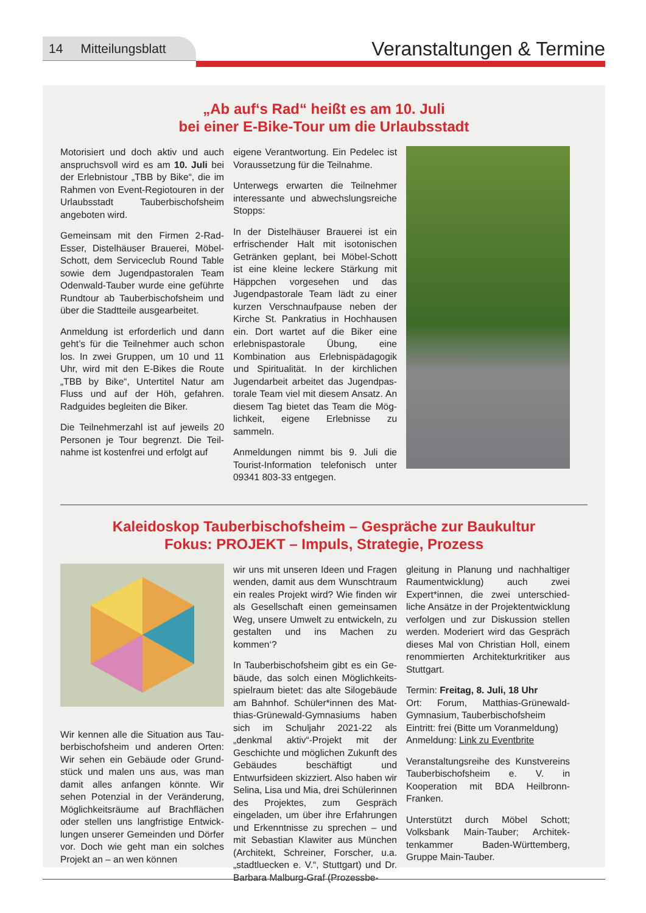14 Mitteilungsblatt
Veranstaltungen & Termine
„Ab auf‘s Rad“ heißt es am 10. Juli
bei einer E-Bike-Tour um die Urlaubsstadt
Motorisiert und doch aktiv und auch anspruchsvoll wird es am 10. Juli bei der Erlebnistour „TBB by Bike“, die im Rahmen von Event-Regiotouren in der Urlaubsstadt Tauberbischofs­heim angeboten wird.
Gemeinsam mit den Firmen 2-Rad-Esser, Distelhäuser Brauerei, Möbel-Schott, dem Serviceclub Round Table sowie dem Jugendpastora­len Team Odenwald-Tauber wurde eine geführte Rundtour ab Tauberbi­schofsheim und über die Stadtteile ausgearbeitet.
Anmeldung ist erforderlich und dann geht’s für die Teilnehmer auch schon los. In zwei Gruppen, um 10 und 11 Uhr, wird mit den E-Bikes die Route „TBB by Bike“, Untertitel Natur am Fluss und auf der Höh, gefahren. Radguides begleiten die Biker.
Die Teilnehmerzahl ist auf jeweils 20 Personen je Tour begrenzt. Die Teil­nahme ist kostenfrei und erfolgt auf
eigene Verantwortung. Ein Pedelec ist Voraussetzung für die Teilnahme.
Unterwegs erwarten die Teilnehmer interessante und abwechslungsreiche Stopps:
In der Distelhäuser Brauerei ist ein erfri­schender Halt mit isotonischen Geträn­ken geplant, bei Möbel-Schott ist eine kleine leckere Stärkung mit Häppchen vorgesehen und das Jugendpastorale Team lädt zu einer kurzen Verschnauf­pause neben der Kirche St. Pankratius in Hochhausen ein. Dort wartet auf die Biker eine erlebnispastorale Übung, eine Kombination aus Erlebnispädago­gik und Spiritualität. In der kirchlichen Jugendarbeit arbeitet das Jugendpas­torale Team viel mit diesem Ansatz. An diesem Tag bietet das Team die Mög­lichkeit, eigene Erlebnisse zu sammeln.
Anmeldungen nimmt bis 9. Juli die Tourist-Information telefonisch unter 09341 803-33 entgegen.
Kaleidoskop Tauberbischofsheim – Gespräche zur Baukultur
Fokus: PROJEKT – Impuls, Strategie, Prozess
Wir kennen alle die Situation aus Tau­berbischofsheim und anderen Orten: Wir sehen ein Gebäude oder Grund­stück und malen uns aus, was man damit alles anfangen könnte. Wir sehen Potenzial in der Veränderung, Möglichkeitsräume auf Brachflächen oder stellen uns langfristige Entwick­lungen unserer Gemeinden und Dörfer vor. Doch wie geht man ein solches Projekt an – an wen können
wir uns mit unseren Ideen und Fragen wenden, damit aus dem Wunschtraum ein reales Projekt wird? Wie finden wir als Gesellschaft einen gemeinsamen Weg, unsere Umwelt zu entwickeln, zu gestal­ten und ins Machen zu kommen‘?
In Tauberbischofsheim gibt es ein Ge­bäude, das solch einen Möglichkeits­spielraum bietet: das alte Silogebäude am Bahnhof. Schüler*innen des Mat­thias-Grünewald-Gymnasiums haben sich im Schuljahr 2021-22 als „denkmal aktiv“-Projekt mit der Geschichte und möglichen Zukunft des Gebäudes be­schäftigt und Entwurfsideen skizziert. Also haben wir Selina, Lisa und Mia, drei Schülerinnen des Projektes, zum Ge­spräch eingeladen, um über ihre Erfah­rungen und Erkenntnisse zu sprechen – und mit Sebastian Klawiter aus Mün­chen (Architekt, Schreiner, Forscher, u.a. „stadtluecken e. V.“, Stuttgart) und Dr. Barbara Malburg-Graf (Prozessbe-
gleitung in Planung und nachhalti­ger Raumentwicklung) auch zwei Expert*innen, die zwei unterschied­liche Ansätze in der Projektentwick­lung verfolgen und zur Diskussion stellen werden. Moderiert wird das Gespräch dieses Mal von Christian Holl, einem renommierten Architek­turkritiker aus Stuttgart.
Termin: Freitag, 8. Juli, 18 Uhr
Ort: Forum, Matthias-Grünewald-Gymnasium, Tauberbischofsheim
Eintritt: frei (Bitte um Voranmeldung)
Anmeldung: Link zu Eventbrite
Veranstaltungsreihe des Kunstver­eins Tauberbischofsheim e. V. in Kooperation mit BDA Heilbronn-Franken.
Unterstützt durch Möbel Schott; Volksbank Main-Tauber; Architek­tenkammer Baden-Württemberg, Gruppe Main-Tauber.